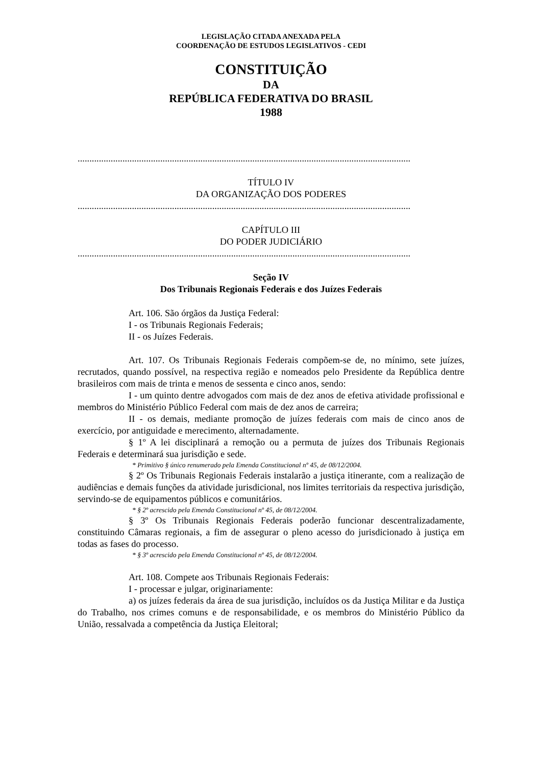LEGISLAÇÃO CITADA ANEXADA PELA
COORDENAÇÃO DE ESTUDOS LEGISLATIVOS - CEDI
CONSTITUIÇÃO
DA
REPÚBLICA FEDERATIVA DO BRASIL
1988
.............................................................................................................................................
TÍTULO IV
DA ORGANIZAÇÃO DOS PODERES
.............................................................................................................................................
CAPÍTULO III
DO PODER JUDICIÁRIO
.............................................................................................................................................
Seção IV
Dos Tribunais Regionais Federais e dos Juízes Federais
Art. 106. São órgãos da Justiça Federal:
I - os Tribunais Regionais Federais;
II - os Juízes Federais.
Art. 107. Os Tribunais Regionais Federais compõem-se de, no mínimo, sete juízes, recrutados, quando possível, na respectiva região e nomeados pelo Presidente da República dentre brasileiros com mais de trinta e menos de sessenta e cinco anos, sendo:
I - um quinto dentre advogados com mais de dez anos de efetiva atividade profissional e membros do Ministério Público Federal com mais de dez anos de carreira;
II - os demais, mediante promoção de juízes federais com mais de cinco anos de exercício, por antiguidade e merecimento, alternadamente.
§ 1º A lei disciplinará a remoção ou a permuta de juízes dos Tribunais Regionais Federais e determinará sua jurisdição e sede.
* Primitivo § único renumerado pela Emenda Constitucional nº 45, de 08/12/2004.
§ 2º Os Tribunais Regionais Federais instalarão a justiça itinerante, com a realização de audiências e demais funções da atividade jurisdicional, nos limites territoriais da respectiva jurisdição, servindo-se de equipamentos públicos e comunitários.
* § 2º acrescido pela Emenda Constitucional nº 45, de 08/12/2004.
§ 3º Os Tribunais Regionais Federais poderão funcionar descentralizadamente, constituindo Câmaras regionais, a fim de assegurar o pleno acesso do jurisdicionado à justiça em todas as fases do processo.
* § 3º acrescido pela Emenda Constitucional nº 45, de 08/12/2004.
Art. 108. Compete aos Tribunais Regionais Federais:
I - processar e julgar, originariamente:
a) os juízes federais da área de sua jurisdição, incluídos os da Justiça Militar e da Justiça do Trabalho, nos crimes comuns e de responsabilidade, e os membros do Ministério Público da União, ressalvada a competência da Justiça Eleitoral;